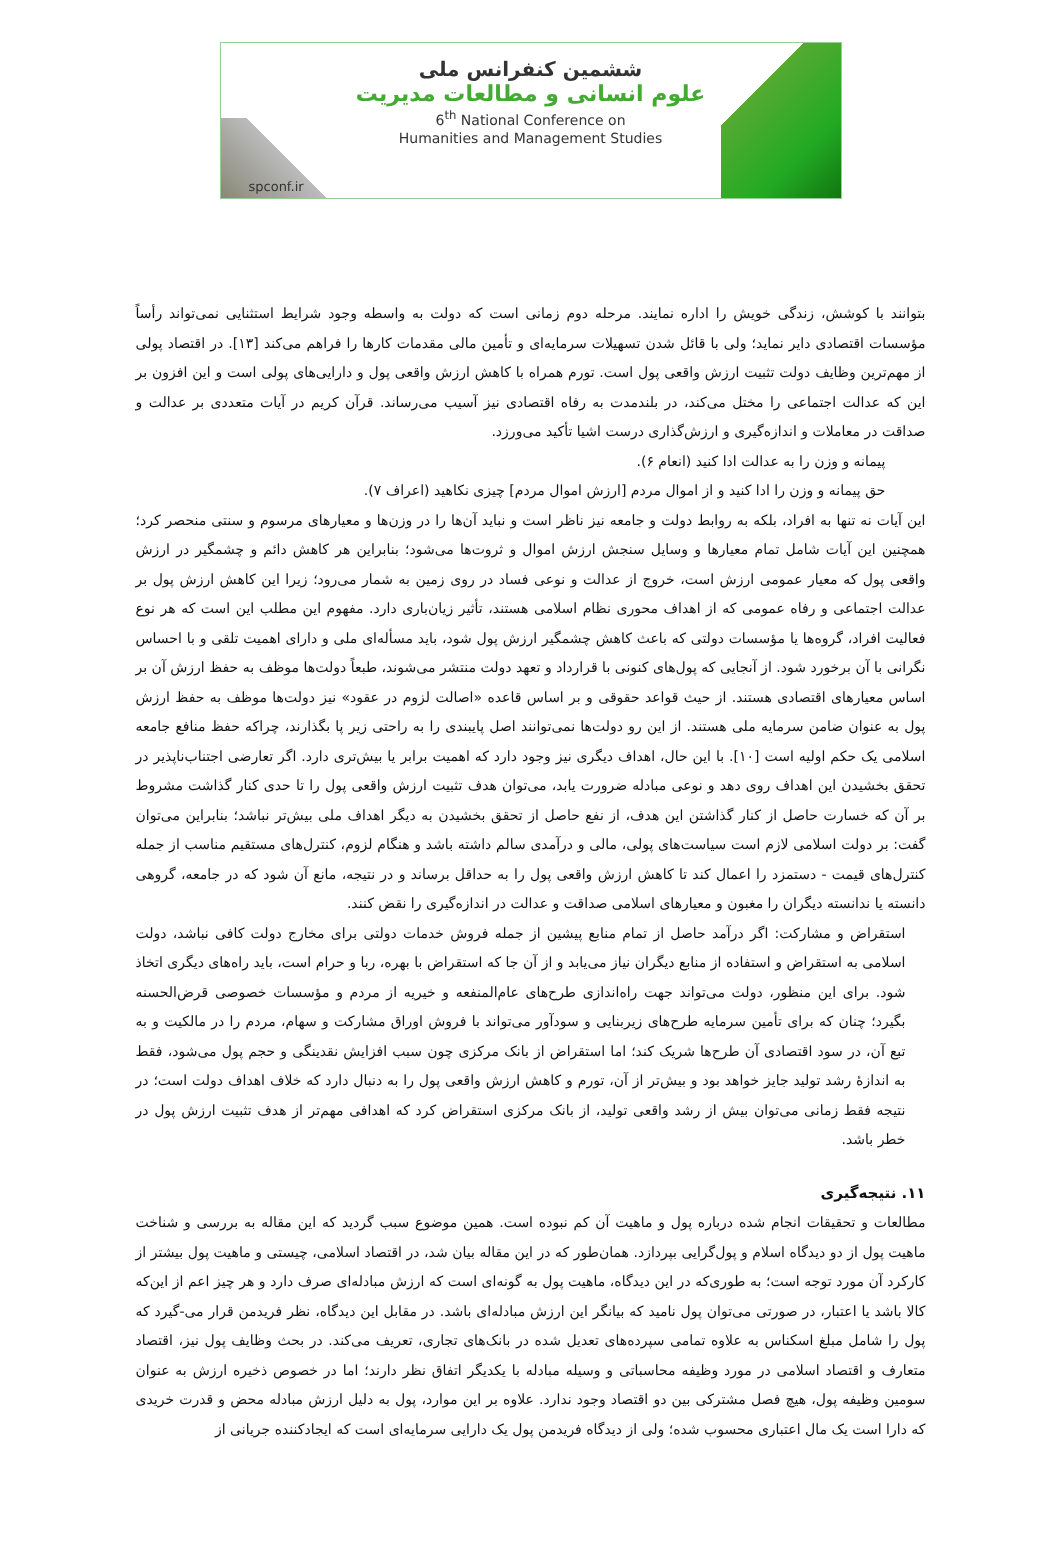ششمین کنفرانس ملی
علوم انسانی و مطالعات مدیریت
6<sup>th</sup> National Conference on
Humanities and Management Studies
spconf.ir
بتوانند با کوشش، زندگی خویش را اداره نمایند. مرحله دوم زمانی است که دولت به واسطه وجود شرایط استثنایی نمی‌تواند رأساً مؤسسات اقتصادی دایر نماید؛ ولی با قائل شدن تسهیلات سرمایه‌ای و تأمین مالی مقدمات کارها را فراهم می‌کند [۱۳]. در اقتصاد پولی از مهم‌ترین وظایف دولت تثبیت ارزش واقعی پول است. تورم همراه با کاهش ارزش واقعی پول و دارایی‌های پولی است و این افزون بر این که عدالت اجتماعی را مختل می‌کند، در بلندمدت به رفاه اقتصادی نیز آسیب می‌رساند. قرآن کریم در آیات متعددی بر عدالت و صداقت در معاملات و اندازه‌گیری و ارزش‌گذاری درست اشیا تأکید می‌ورزد.
پیمانه و وزن را به عدالت ادا کنید (انعام ۶).
حق پیمانه و وزن را ادا کنید و از اموال مردم [ارزش اموال مردم] چیزی نکاهید (اعراف ۷).
این آیات نه تنها به افراد، بلکه به روابط دولت و جامعه نیز ناظر است و نباید آن‌ها را در وزن‌ها و معیارهای مرسوم و سنتی منحصر کرد؛ همچنین این آیات شامل تمام معیارها و وسایل سنجش ارزش اموال و ثروت‌ها می‌شود؛ بنابراین هر کاهش دائم و چشمگیر در ارزش واقعی پول که معیار عمومی ارزش است، خروج از عدالت و نوعی فساد در روی زمین به شمار می‌رود؛ زیرا این کاهش ارزش پول بر عدالت اجتماعی و رفاه عمومی که از اهداف محوری نظام اسلامی هستند، تأثیر زیان‌باری دارد. مفهوم این مطلب این است که هر نوع فعالیت افراد، گروه‌ها یا مؤسسات دولتی که باعث کاهش چشمگیر ارزش پول شود، باید مسأله‌ای ملی و دارای اهمیت تلقی و با احساس نگرانی با آن برخورد شود. از آنجایی که پول‌های کنونی با قرارداد و تعهد دولت منتشر می‌شوند، طبعاً دولت‌ها موظف به حفظ ارزش آن بر اساس معیارهای اقتصادی هستند. از حیث قواعد حقوقی و بر اساس قاعده «اصالت لزوم در عقود» نیز دولت‌ها موظف به حفظ ارزش پول به عنوان ضامن سرمایه ملی هستند. از این رو دولت‌ها نمی‌توانند اصل پایبندی را به راحتی زیر پا بگذارند، چراکه حفظ منافع جامعه اسلامی یک حکم اولیه است [۱۰]. با این حال، اهداف دیگری نیز وجود دارد که اهمیت برابر یا بیش‌تری دارد. اگر تعارضی اجتناب‌ناپذیر در تحقق بخشیدن این اهداف روی دهد و نوعی مبادله ضرورت یابد، می‌توان هدف تثبیت ارزش واقعی پول را تا حدی کنار گذاشت مشروط بر آن که خسارت حاصل از کنار گذاشتن این هدف، از نفع حاصل از تحقق بخشیدن به دیگر اهداف ملی بیش‌تر نباشد؛ بنابراین می‌توان گفت: بر دولت اسلامی لازم است سیاست‌های پولی، مالی و درآمدی سالم داشته باشد و هنگام لزوم، کنترل‌های مستقیم مناسب از جمله کنترل‌های قیمت - دستمزد را اعمال کند تا کاهش ارزش واقعی پول را به حداقل برساند و در نتیجه، مانع آن شود که در جامعه، گروهی دانسته یا ندانسته دیگران را مغبون و معیارهای اسلامی صداقت و عدالت در اندازه‌گیری را نقض کنند.
استقراض و مشارکت: اگر درآمد حاصل از تمام منابع پیشین از جمله فروش خدمات دولتی برای مخارج دولت کافی نباشد، دولت اسلامی به استقراض و استفاده از منابع دیگران نیاز می‌یابد و از آن جا که استقراض با بهره، ربا و حرام است، باید راه‌های دیگری اتخاذ شود. برای این منظور، دولت می‌تواند جهت راه‌اندازی طرح‌های عام‌المنفعه و خیریه از مردم و مؤسسات خصوصی قرض‌الحسنه بگیرد؛ چنان که برای تأمین سرمایه طرح‌های زیربنایی و سودآور می‌تواند با فروش اوراق مشارکت و سهام، مردم را در مالکیت و به تبع آن، در سود اقتصادی آن طرح‌ها شریک کند؛ اما استقراض از بانک مرکزی چون سبب افزایش نقدینگی و حجم پول می‌شود، فقط به اندازهٔ رشد تولید جایز خواهد بود و بیش‌تر از آن، تورم و کاهش ارزش واقعی پول را به دنبال دارد که خلاف اهداف دولت است؛ در نتیجه فقط زمانی می‌توان بیش از رشد واقعی تولید، از بانک مرکزی استقراض کرد که اهدافی مهم‌تر از هدف تثبیت ارزش پول در خطر باشد.
۱۱. نتیجه‌گیری
مطالعات و تحقیقات انجام شده درباره پول و ماهیت آن کم نبوده است. همین موضوع سبب گردید که این مقاله به بررسی و شناخت ماهیت پول از دو دیدگاه اسلام و پول‌گرایی بپردازد. همان‌طور که در این مقاله بیان شد، در اقتصاد اسلامی، چیستی و ماهیت پول بیشتر از کارکرد آن مورد توجه است؛ به طوری‌که در این دیدگاه، ماهیت پول به گونه‌ای است که ارزش مبادله‌ای صرف دارد و هر چیز اعم از این‌که کالا باشد یا اعتبار، در صورتی می‌توان پول نامید که بیانگر این ارزش مبادله‌ای باشد. در مقابل این دیدگاه، نظر فریدمن قرار می-گیرد که پول را شامل مبلغ اسکناس به علاوه تمامی سپرده‌های تعدیل شده در بانک‌های تجاری، تعریف می‌کند. در بحث وظایف پول نیز، اقتصاد متعارف و اقتصاد اسلامی در مورد وظیفه محاسباتی و وسیله مبادله با یکدیگر اتفاق نظر دارند؛ اما در خصوص ذخیره ارزش به عنوان سومین وظیفه پول، هیچ فصل مشترکی بین دو اقتصاد وجود ندارد. علاوه بر این موارد، پول به دلیل ارزش مبادله محض و قدرت خریدی که دارا است یک مال اعتباری محسوب شده؛ ولی از دیدگاه فریدمن پول یک دارایی سرمایه‌ای است که ایجادکننده جریانی از